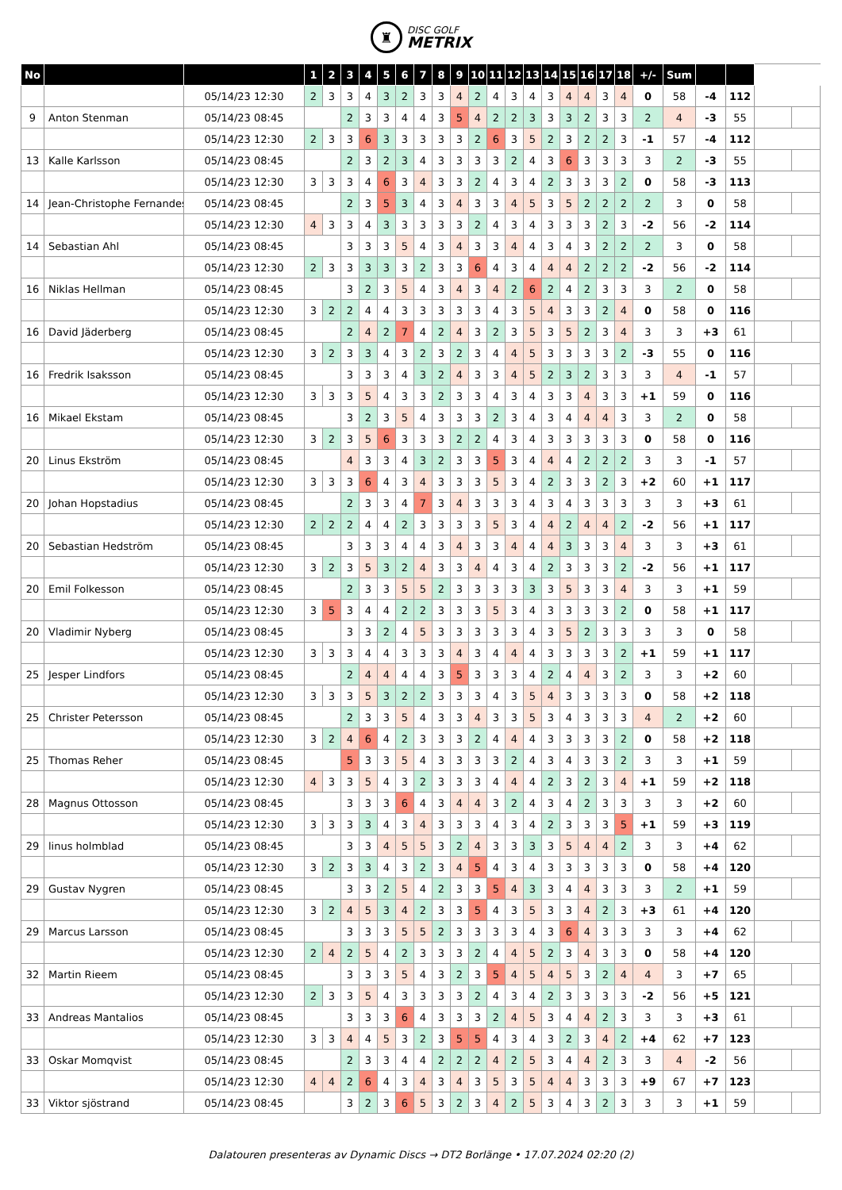♜
DISC GOLF
METRIX
| No | | | 1 | 2 | 3 | 4 | 5 | 6 | 7 | 8 | 9 | 10 | 11 | 12 | 13 | 14 | 15 | 16 | 17 | 18 | +/- | Sum | | | | |
| --- | --- | --- | --- | --- | --- | --- | --- | --- | --- | --- | --- | --- | --- | --- | --- | --- | --- | --- | --- | --- | --- | --- | --- | --- | --- | --- |
| | | 05/14/23 12:30 | 2 | 3 | 3 | 4 | 3 | 2 | 3 | 3 | 4 | 2 | 4 | 3 | 4 | 3 | 4 | 4 | 3 | 4 | 0 | 58 | -4 | 112 | | |
| 9 | Anton Stenman | 05/14/23 08:45 | | | 2 | 3 | 3 | 4 | 4 | 3 | 5 | 4 | 2 | 2 | 3 | 3 | 3 | 2 | 3 | 3 | 2 | 4 | -3 | 55 | | |
| | | 05/14/23 12:30 | 2 | 3 | 3 | 6 | 3 | 3 | 3 | 3 | 3 | 2 | 6 | 3 | 5 | 2 | 3 | 2 | 2 | 3 | -1 | 57 | -4 | 112 | | |
| 13 | Kalle Karlsson | 05/14/23 08:45 | | | 2 | 3 | 2 | 3 | 4 | 3 | 3 | 3 | 3 | 2 | 4 | 3 | 6 | 3 | 3 | 3 | 3 | 2 | -3 | 55 | | |
| | | 05/14/23 12:30 | 3 | 3 | 3 | 4 | 6 | 3 | 4 | 3 | 3 | 2 | 4 | 3 | 4 | 2 | 3 | 3 | 3 | 2 | 0 | 58 | -3 | 113 | | |
| 14 | Jean-Christophe Fernandes | 05/14/23 08:45 | | | 2 | 3 | 5 | 3 | 4 | 3 | 4 | 3 | 3 | 4 | 5 | 3 | 5 | 2 | 2 | 2 | 2 | 3 | 0 | 58 | | |
| | | 05/14/23 12:30 | 4 | 3 | 3 | 4 | 3 | 3 | 3 | 3 | 3 | 2 | 4 | 3 | 4 | 3 | 3 | 3 | 2 | 3 | -2 | 56 | -2 | 114 | | |
| 14 | Sebastian Ahl | 05/14/23 08:45 | | | 3 | 3 | 3 | 5 | 4 | 3 | 4 | 3 | 3 | 4 | 4 | 3 | 4 | 3 | 2 | 2 | 2 | 3 | 0 | 58 | | |
| | | 05/14/23 12:30 | 2 | 3 | 3 | 3 | 3 | 3 | 2 | 3 | 3 | 6 | 4 | 3 | 4 | 4 | 4 | 2 | 2 | 2 | -2 | 56 | -2 | 114 | | |
| 16 | Niklas Hellman | 05/14/23 08:45 | | | 3 | 2 | 3 | 5 | 4 | 3 | 4 | 3 | 4 | 2 | 6 | 2 | 4 | 2 | 3 | 3 | 3 | 2 | 0 | 58 | | |
| | | 05/14/23 12:30 | 3 | 2 | 2 | 4 | 4 | 3 | 3 | 3 | 3 | 3 | 4 | 3 | 5 | 4 | 3 | 3 | 2 | 4 | 0 | 58 | 0 | 116 | | |
| 16 | David Jäderberg | 05/14/23 08:45 | | | 2 | 4 | 2 | 7 | 4 | 2 | 4 | 3 | 2 | 3 | 5 | 3 | 5 | 2 | 3 | 4 | 3 | 3 | +3 | 61 | | |
| | | 05/14/23 12:30 | 3 | 2 | 3 | 3 | 4 | 3 | 2 | 3 | 2 | 3 | 4 | 4 | 5 | 3 | 3 | 3 | 3 | 2 | -3 | 55 | 0 | 116 | | |
| 16 | Fredrik Isaksson | 05/14/23 08:45 | | | 3 | 3 | 3 | 4 | 3 | 2 | 4 | 3 | 3 | 4 | 5 | 2 | 3 | 2 | 3 | 3 | 3 | 4 | -1 | 57 | | |
| | | 05/14/23 12:30 | 3 | 3 | 3 | 5 | 4 | 3 | 3 | 2 | 3 | 3 | 4 | 3 | 4 | 3 | 3 | 4 | 3 | 3 | +1 | 59 | 0 | 116 | | |
| 16 | Mikael Ekstam | 05/14/23 08:45 | | | 3 | 2 | 3 | 5 | 4 | 3 | 3 | 3 | 2 | 3 | 4 | 3 | 4 | 4 | 4 | 3 | 3 | 2 | 0 | 58 | | |
| | | 05/14/23 12:30 | 3 | 2 | 3 | 5 | 6 | 3 | 3 | 3 | 2 | 2 | 4 | 3 | 4 | 3 | 3 | 3 | 3 | 3 | 0 | 58 | 0 | 116 | | |
| 20 | Linus Ekström | 05/14/23 08:45 | | | 4 | 3 | 3 | 4 | 3 | 2 | 3 | 3 | 5 | 3 | 4 | 4 | 4 | 2 | 2 | 2 | 3 | 3 | -1 | 57 | | |
| | | 05/14/23 12:30 | 3 | 3 | 3 | 6 | 4 | 3 | 4 | 3 | 3 | 3 | 5 | 3 | 4 | 2 | 3 | 3 | 2 | 3 | +2 | 60 | +1 | 117 | | |
| 20 | Johan Hopstadius | 05/14/23 08:45 | | | 2 | 3 | 3 | 4 | 7 | 3 | 4 | 3 | 3 | 3 | 4 | 3 | 4 | 3 | 3 | 3 | 3 | 3 | +3 | 61 | | |
| | | 05/14/23 12:30 | 2 | 2 | 2 | 4 | 4 | 2 | 3 | 3 | 3 | 3 | 5 | 3 | 4 | 4 | 2 | 4 | 4 | 2 | -2 | 56 | +1 | 117 | | |
| 20 | Sebastian Hedström | 05/14/23 08:45 | | | 3 | 3 | 3 | 4 | 4 | 3 | 4 | 3 | 3 | 4 | 4 | 4 | 3 | 3 | 3 | 4 | 3 | 3 | +3 | 61 | | |
| | | 05/14/23 12:30 | 3 | 2 | 3 | 5 | 3 | 2 | 4 | 3 | 3 | 4 | 4 | 3 | 4 | 2 | 3 | 3 | 3 | 2 | -2 | 56 | +1 | 117 | | |
| 20 | Emil Folkesson | 05/14/23 08:45 | | | 2 | 3 | 3 | 5 | 5 | 2 | 3 | 3 | 3 | 3 | 3 | 3 | 5 | 3 | 3 | 4 | 3 | 3 | +1 | 59 | | |
| | | 05/14/23 12:30 | 3 | 5 | 3 | 4 | 4 | 2 | 2 | 3 | 3 | 3 | 5 | 3 | 4 | 3 | 3 | 3 | 3 | 2 | 0 | 58 | +1 | 117 | | |
| 20 | Vladimir Nyberg | 05/14/23 08:45 | | | 3 | 3 | 2 | 4 | 5 | 3 | 3 | 3 | 3 | 3 | 4 | 3 | 5 | 2 | 3 | 3 | 3 | 3 | 0 | 58 | | |
| | | 05/14/23 12:30 | 3 | 3 | 3 | 4 | 4 | 3 | 3 | 3 | 4 | 3 | 4 | 4 | 4 | 3 | 3 | 3 | 3 | 2 | +1 | 59 | +1 | 117 | | |
| 25 | Jesper Lindfors | 05/14/23 08:45 | | | 2 | 4 | 4 | 4 | 4 | 3 | 5 | 3 | 3 | 3 | 4 | 2 | 4 | 4 | 3 | 2 | 3 | 3 | +2 | 60 | | |
| | | 05/14/23 12:30 | 3 | 3 | 3 | 5 | 3 | 2 | 2 | 3 | 3 | 3 | 4 | 3 | 5 | 4 | 3 | 3 | 3 | 3 | 0 | 58 | +2 | 118 | | |
| 25 | Christer Petersson | 05/14/23 08:45 | | | 2 | 3 | 3 | 5 | 4 | 3 | 3 | 4 | 3 | 3 | 5 | 3 | 4 | 3 | 3 | 3 | 4 | 2 | +2 | 60 | | |
| | | 05/14/23 12:30 | 3 | 2 | 4 | 6 | 4 | 2 | 3 | 3 | 3 | 2 | 4 | 4 | 4 | 3 | 3 | 3 | 3 | 2 | 0 | 58 | +2 | 118 | | |
| 25 | Thomas Reher | 05/14/23 08:45 | | | 5 | 3 | 3 | 5 | 4 | 3 | 3 | 3 | 3 | 2 | 4 | 3 | 4 | 3 | 3 | 2 | 3 | 3 | +1 | 59 | | |
| | | 05/14/23 12:30 | 4 | 3 | 3 | 5 | 4 | 3 | 2 | 3 | 3 | 3 | 4 | 4 | 4 | 2 | 3 | 2 | 3 | 4 | +1 | 59 | +2 | 118 | | |
| 28 | Magnus Ottosson | 05/14/23 08:45 | | | 3 | 3 | 3 | 6 | 4 | 3 | 4 | 4 | 3 | 2 | 4 | 3 | 4 | 2 | 3 | 3 | 3 | 3 | +2 | 60 | | |
| | | 05/14/23 12:30 | 3 | 3 | 3 | 3 | 4 | 3 | 4 | 3 | 3 | 3 | 4 | 3 | 4 | 2 | 3 | 3 | 3 | 5 | +1 | 59 | +3 | 119 | | |
| 29 | linus holmblad | 05/14/23 08:45 | | | 3 | 3 | 4 | 5 | 5 | 3 | 2 | 4 | 3 | 3 | 3 | 3 | 5 | 4 | 4 | 2 | 3 | 3 | +4 | 62 | | |
| | | 05/14/23 12:30 | 3 | 2 | 3 | 3 | 4 | 3 | 2 | 3 | 4 | 5 | 4 | 3 | 4 | 3 | 3 | 3 | 3 | 3 | 0 | 58 | +4 | 120 | | |
| 29 | Gustav Nygren | 05/14/23 08:45 | | | 3 | 3 | 2 | 5 | 4 | 2 | 3 | 3 | 5 | 4 | 3 | 3 | 4 | 4 | 3 | 3 | 3 | 2 | +1 | 59 | | |
| | | 05/14/23 12:30 | 3 | 2 | 4 | 5 | 3 | 4 | 2 | 3 | 3 | 5 | 4 | 3 | 5 | 3 | 3 | 4 | 2 | 3 | +3 | 61 | +4 | 120 | | |
| 29 | Marcus Larsson | 05/14/23 08:45 | | | 3 | 3 | 3 | 5 | 5 | 2 | 3 | 3 | 3 | 3 | 4 | 3 | 6 | 4 | 3 | 3 | 3 | 3 | +4 | 62 | | |
| | | 05/14/23 12:30 | 2 | 4 | 2 | 5 | 4 | 2 | 3 | 3 | 3 | 2 | 4 | 4 | 5 | 2 | 3 | 4 | 3 | 3 | 0 | 58 | +4 | 120 | | |
| 32 | Martin Rieem | 05/14/23 08:45 | | | 3 | 3 | 3 | 5 | 4 | 3 | 2 | 3 | 5 | 4 | 5 | 4 | 5 | 3 | 2 | 4 | 4 | 3 | +7 | 65 | | |
| | | 05/14/23 12:30 | 2 | 3 | 3 | 5 | 4 | 3 | 3 | 3 | 3 | 2 | 4 | 3 | 4 | 2 | 3 | 3 | 3 | 3 | -2 | 56 | +5 | 121 | | |
| 33 | Andreas Mantalios | 05/14/23 08:45 | | | 3 | 3 | 3 | 6 | 4 | 3 | 3 | 3 | 2 | 4 | 5 | 3 | 4 | 4 | 2 | 3 | 3 | 3 | +3 | 61 | | |
| | | 05/14/23 12:30 | 3 | 3 | 4 | 4 | 5 | 3 | 2 | 3 | 5 | 5 | 4 | 3 | 4 | 3 | 2 | 3 | 4 | 2 | +4 | 62 | +7 | 123 | | |
| 33 | Oskar Momqvist | 05/14/23 08:45 | | | 2 | 3 | 3 | 4 | 4 | 2 | 2 | 2 | 4 | 2 | 5 | 3 | 4 | 4 | 2 | 3 | 3 | 4 | -2 | 56 | | |
| | | 05/14/23 12:30 | 4 | 4 | 2 | 6 | 4 | 3 | 4 | 3 | 4 | 3 | 5 | 3 | 5 | 4 | 4 | 3 | 3 | 3 | +9 | 67 | +7 | 123 | | |
| 33 | Viktor sjöstrand | 05/14/23 08:45 | | | 3 | 2 | 3 | 6 | 5 | 3 | 2 | 3 | 4 | 2 | 5 | 3 | 4 | 3 | 2 | 3 | 3 | 3 | +1 | 59 | | |
Dalatouren presenteras av Dynamic Discs → DT2 Borlänge • 17.07.2024 02:20 (2)